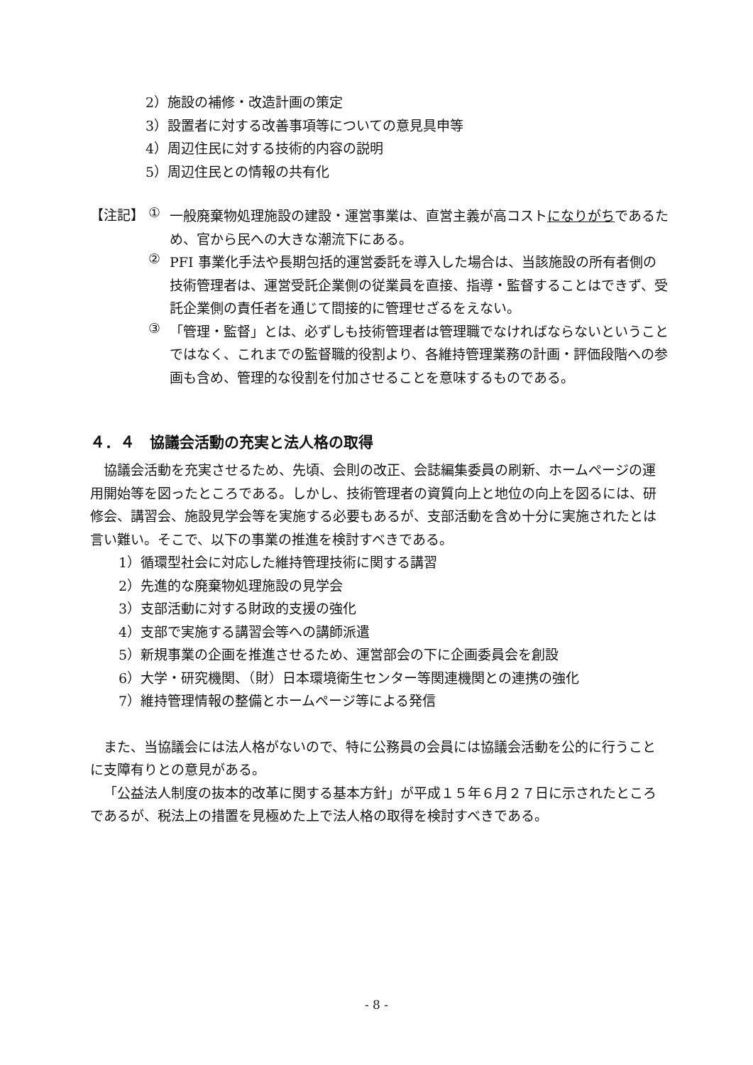2）施設の補修・改造計画の策定
3）設置者に対する改善事項等についての意見具申等
4）周辺住民に対する技術的内容の説明
5）周辺住民との情報の共有化
【注記】 ①
一般廃棄物処理施設の建設・運営事業は、直営主義が高コストになりがちであるため、官から民への大きな潮流下にある。
②
PFI 事業化手法や長期包括的運営委託を導入した場合は、当該施設の所有者側の技術管理者は、運営受託企業側の従業員を直接、指導・監督することはできず、受託企業側の責任者を通じて間接的に管理せざるをえない。
③
「管理・監督」とは、必ずしも技術管理者は管理職でなければならないということではなく、これまでの監督職的役割より、各維持管理業務の計画・評価段階への参画も含め、管理的な役割を付加させることを意味するものである。
４．４　協議会活動の充実と法人格の取得
協議会活動を充実させるため、先頃、会則の改正、会誌編集委員の刷新、ホームページの運用開始等を図ったところである。しかし、技術管理者の資質向上と地位の向上を図るには、研修会、講習会、施設見学会等を実施する必要もあるが、支部活動を含め十分に実施されたとは言い難い。そこで、以下の事業の推進を検討すべきである。
1）循環型社会に対応した維持管理技術に関する講習
2）先進的な廃棄物処理施設の見学会
3）支部活動に対する財政的支援の強化
4）支部で実施する講習会等への講師派遣
5）新規事業の企画を推進させるため、運営部会の下に企画委員会を創設
6）大学・研究機関、（財）日本環境衛生センター等関連機関との連携の強化
7）維持管理情報の整備とホームページ等による発信
また、当協議会には法人格がないので、特に公務員の会員には協議会活動を公的に行うことに支障有りとの意見がある。
「公益法人制度の抜本的改革に関する基本方針」が平成１５年６月２７日に示されたところであるが、税法上の措置を見極めた上で法人格の取得を検討すべきである。
- 8 -